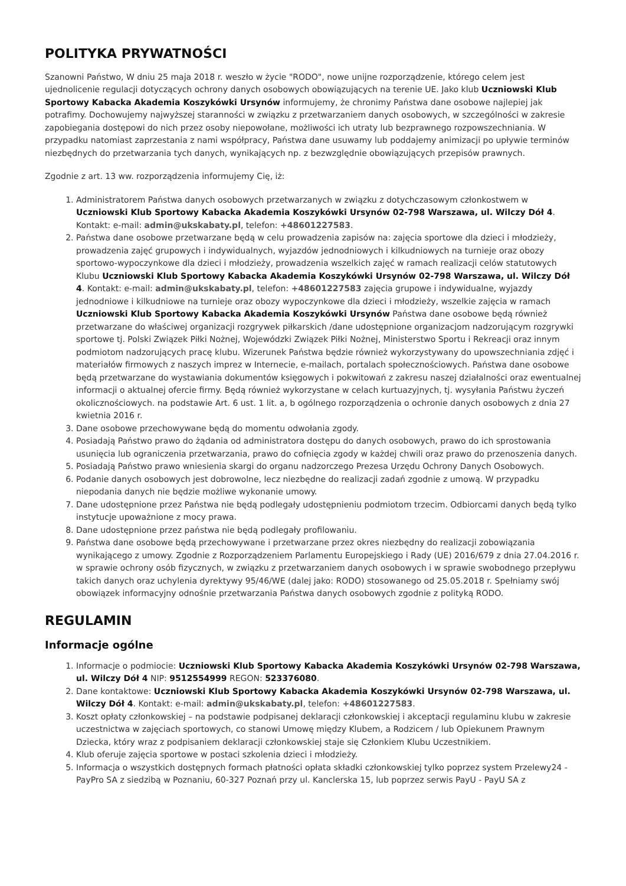POLITYKA PRYWATNOŚCI
Szanowni Państwo, W dniu 25 maja 2018 r. weszło w życie "RODO", nowe unijne rozporządzenie, którego celem jest ujednolicenie regulacji dotyczących ochrony danych osobowych obowiązujących na terenie UE. Jako klub Uczniowski Klub Sportowy Kabacka Akademia Koszykówki Ursynów informujemy, że chronimy Państwa dane osobowe najlepiej jak potrafimy. Dochowujemy najwyższej staranności w związku z przetwarzaniem danych osobowych, w szczególności w zakresie zapobiegania dostępowi do nich przez osoby niepowołane, możliwości ich utraty lub bezprawnego rozpowszechniania. W przypadku natomiast zaprzestania z nami współpracy, Państwa dane usuwamy lub poddajemy animizacji po upływie terminów niezbędnych do przetwarzania tych danych, wynikających np. z bezwzględnie obowiązujących przepisów prawnych.
Zgodnie z art. 13 ww. rozporządzenia informujemy Cię, iż:
1. Administratorem Państwa danych osobowych przetwarzanych w związku z dotychczasowym członkostwem w Uczniowski Klub Sportowy Kabacka Akademia Koszykówki Ursynów 02-798 Warszawa, ul. Wilczy Dół 4. Kontakt: e-mail: admin@ukskabaty.pl, telefon: +48601227583.
2. Państwa dane osobowe przetwarzane będą w celu prowadzenia zapisów na: zajęcia sportowe dla dzieci i młodzieży, prowadzenia zajęć grupowych i indywidualnych, wyjazdów jednodniowych i kilkudniowych na turnieje oraz obozy sportowo-wypoczynkowe dla dzieci i młodzieży, prowadzenia wszelkich zajęć w ramach realizacji celów statutowych Klubu Uczniowski Klub Sportowy Kabacka Akademia Koszykówki Ursynów 02-798 Warszawa, ul. Wilczy Dół 4. Kontakt: e-mail: admin@ukskabaty.pl, telefon: +48601227583 zajęcia grupowe i indywidualne, wyjazdy jednodniowe i kilkudniowe na turnieje oraz obozy wypoczynkowe dla dzieci i młodzieży, wszelkie zajęcia w ramach Uczniowski Klub Sportowy Kabacka Akademia Koszykówki Ursynów Państwa dane osobowe będą również przetwarzane do właściwej organizacji rozgrywek piłkarskich /dane udostępnione organizacjom nadzorującym rozgrywki sportowe tj. Polski Związek Piłki Nożnej, Wojewódzki Związek Piłki Nożnej, Ministerstwo Sportu i Rekreacji oraz innym podmiotom nadzorujących pracę klubu. Wizerunek Państwa będzie również wykorzystywany do upowszechniania zdjęć i materiałów firmowych z naszych imprez w Internecie, e-mailach, portalach społecznościowych. Państwa dane osobowe będą przetwarzane do wystawiania dokumentów księgowych i pokwitowań z zakresu naszej działalności oraz ewentualnej informacji o aktualnej ofercie firmy. Będą również wykorzystane w celach kurtuazyjnych, tj. wysyłania Państwu życzeń okolicznościowych. na podstawie Art. 6 ust. 1 lit. a, b ogólnego rozporządzenia o ochronie danych osobowych z dnia 27 kwietnia 2016 r.
3. Dane osobowe przechowywane będą do momentu odwołania zgody.
4. Posiadają Państwo prawo do żądania od administratora dostępu do danych osobowych, prawo do ich sprostowania usunięcia lub ograniczenia przetwarzania, prawo do cofnięcia zgody w każdej chwili oraz prawo do przenoszenia danych.
5. Posiadają Państwo prawo wniesienia skargi do organu nadzorczego Prezesa Urzędu Ochrony Danych Osobowych.
6. Podanie danych osobowych jest dobrowolne, lecz niezbędne do realizacji zadań zgodnie z umową. W przypadku niepodania danych nie będzie możliwe wykonanie umowy.
7. Dane udostępnione przez Państwa nie będą podlegały udostępnieniu podmiotom trzecim. Odbiorcami danych będą tylko instytucje upoważnione z mocy prawa.
8. Dane udostępnione przez państwa nie będą podlegały profilowaniu.
9. Państwa dane osobowe będą przechowywane i przetwarzane przez okres niezbędny do realizacji zobowiązania wynikającego z umowy. Zgodnie z Rozporządzeniem Parlamentu Europejskiego i Rady (UE) 2016/679 z dnia 27.04.2016 r. w sprawie ochrony osób fizycznych, w związku z przetwarzaniem danych osobowych i w sprawie swobodnego przepływu takich danych oraz uchylenia dyrektywy 95/46/WE (dalej jako: RODO) stosowanego od 25.05.2018 r. Spełniamy swój obowiązek informacyjny odnośnie przetwarzania Państwa danych osobowych zgodnie z polityką RODO.
REGULAMIN
Informacje ogólne
1. Informacje o podmiocie: Uczniowski Klub Sportowy Kabacka Akademia Koszykówki Ursynów 02-798 Warszawa, ul. Wilczy Dół 4 NIP: 9512554999 REGON: 523376080.
2. Dane kontaktowe: Uczniowski Klub Sportowy Kabacka Akademia Koszykówki Ursynów 02-798 Warszawa, ul. Wilczy Dół 4. Kontakt: e-mail: admin@ukskabaty.pl, telefon: +48601227583.
3. Koszt opłaty członkowskiej – na podstawie podpisanej deklaracji członkowskiej i akceptacji regulaminu klubu w zakresie uczestnictwa w zajęciach sportowych, co stanowi Umowę między Klubem, a Rodzicem / lub Opiekunem Prawnym Dziecka, który wraz z podpisaniem deklaracji członkowskiej staje się Członkiem Klubu Uczestnikiem.
4. Klub oferuje zajęcia sportowe w postaci szkolenia dzieci i młodzieży.
5. Informacja o wszystkich dostępnych formach płatności opłata składki członkowskiej tylko poprzez system Przelewy24 - PayPro SA z siedzibą w Poznaniu, 60-327 Poznań przy ul. Kanclerska 15, lub poprzez serwis PayU - PayU SA z